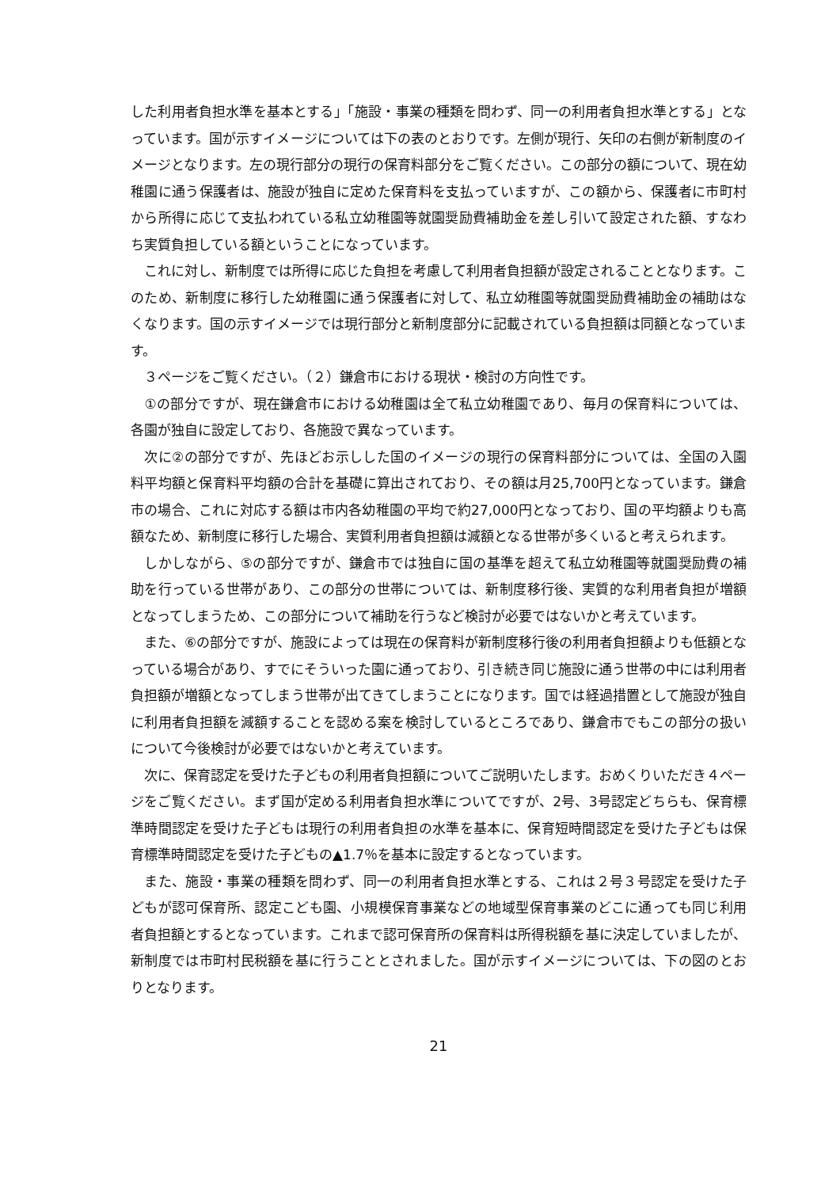した利用者負担水準を基本とする」「施設・事業の種類を問わず、同一の利用者負担水準とする」となっています。国が示すイメージについては下の表のとおりです。左側が現行、矢印の右側が新制度のイメージとなります。左の現行部分の現行の保育料部分をご覧ください。この部分の額について、現在幼稚園に通う保護者は、施設が独自に定めた保育料を支払っていますが、この額から、保護者に市町村から所得に応じて支払われている私立幼稚園等就園奨励費補助金を差し引いて設定された額、すなわち実質負担している額ということになっています。
　これに対し、新制度では所得に応じた負担を考慮して利用者負担額が設定されることとなります。このため、新制度に移行した幼稚園に通う保護者に対して、私立幼稚園等就園奨励費補助金の補助はなくなります。国の示すイメージでは現行部分と新制度部分に記載されている負担額は同額となっています。
　３ページをご覧ください。（２）鎌倉市における現状・検討の方向性です。
　①の部分ですが、現在鎌倉市における幼稚園は全て私立幼稚園であり、毎月の保育料については、各園が独自に設定しており、各施設で異なっています。
　次に②の部分ですが、先ほどお示しした国のイメージの現行の保育料部分については、全国の入園料平均額と保育料平均額の合計を基礎に算出されており、その額は月25,700円となっています。鎌倉市の場合、これに対応する額は市内各幼稚園の平均で約27,000円となっており、国の平均額よりも高額なため、新制度に移行した場合、実質利用者負担額は減額となる世帯が多くいると考えられます。
　しかしながら、⑤の部分ですが、鎌倉市では独自に国の基準を超えて私立幼稚園等就園奨励費の補助を行っている世帯があり、この部分の世帯については、新制度移行後、実質的な利用者負担が増額となってしまうため、この部分について補助を行うなど検討が必要ではないかと考えています。
　また、⑥の部分ですが、施設によっては現在の保育料が新制度移行後の利用者負担額よりも低額となっている場合があり、すでにそういった園に通っており、引き続き同じ施設に通う世帯の中には利用者負担額が増額となってしまう世帯が出てきてしまうことになります。国では経過措置として施設が独自に利用者負担額を減額することを認める案を検討しているところであり、鎌倉市でもこの部分の扱いについて今後検討が必要ではないかと考えています。
　次に、保育認定を受けた子どもの利用者負担額についてご説明いたします。おめくりいただき４ページをご覧ください。まず国が定める利用者負担水準についてですが、2号、3号認定どちらも、保育標準時間認定を受けた子どもは現行の利用者負担の水準を基本に、保育短時間認定を受けた子どもは保育標準時間認定を受けた子どもの▲1.7％を基本に設定するとなっています。
　また、施設・事業の種類を問わず、同一の利用者負担水準とする、これは２号３号認定を受けた子どもが認可保育所、認定こども園、小規模保育事業などの地域型保育事業のどこに通っても同じ利用者負担額とするとなっています。これまで認可保育所の保育料は所得税額を基に決定していましたが、新制度では市町村民税額を基に行うこととされました。国が示すイメージについては、下の図のとおりとなります。
21